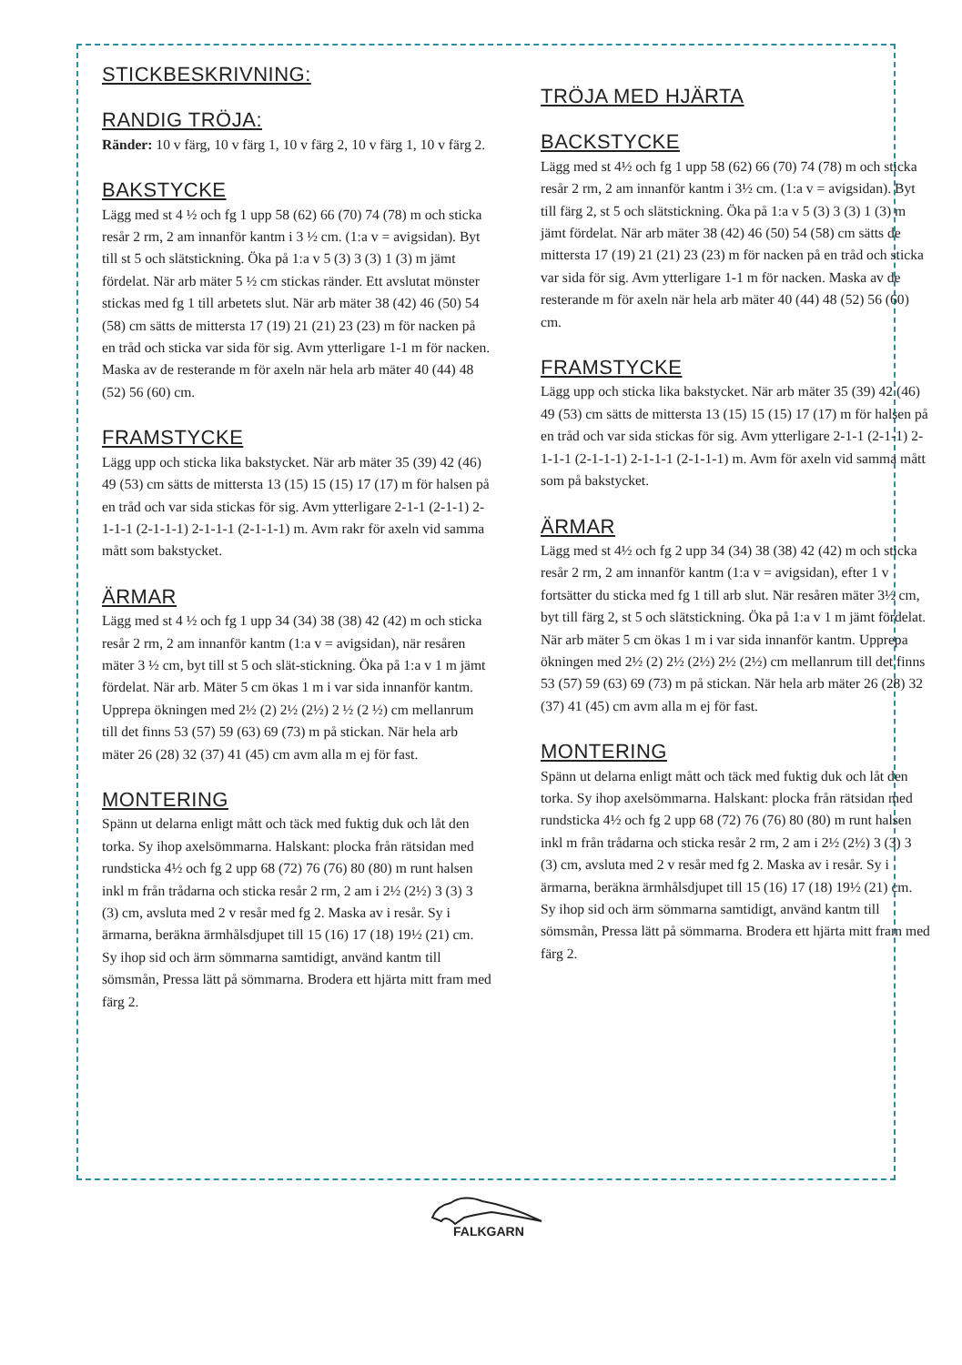STICKBESKRIVNING:
RANDIG TRÖJA:
Ränder: 10 v färg, 10 v färg 1, 10 v färg 2, 10 v färg 1, 10 v färg 2.
BAKSTYCKE
Lägg med st 4 ½ och fg 1 upp 58 (62) 66 (70) 74 (78) m och sticka resår 2 rm, 2 am innanför kantm i 3 ½ cm. (1:a v = avigsidan). Byt till st 5 och slätstickning. Öka på 1:a v 5 (3) 3 (3) 1 (3) m jämt fördelat. När arb mäter 5 ½ cm stickas ränder. Ett avslutat mönster stickas med fg 1 till arbetets slut. När arb mäter 38 (42) 46 (50) 54 (58) cm sätts de mittersta 17 (19) 21 (21) 23 (23) m för nacken på en tråd och sticka var sida för sig. Avm ytterligare 1-1 m för nacken. Maska av de resterande m för axeln när hela arb mäter 40 (44) 48 (52) 56 (60) cm.
FRAMSTYCKE
Lägg upp och sticka lika bakstycket. När arb mäter 35 (39) 42 (46) 49 (53) cm sätts de mittersta 13 (15) 15 (15) 17 (17) m för halsen på en tråd och var sida stickas för sig. Avm ytterligare 2-1-1 (2-1-1) 2-1-1-1 (2-1-1-1) 2-1-1-1 (2-1-1-1) m. Avm rakr för axeln vid samma mått som bakstycket.
ÄRMAR
Lägg med st 4 ½ och fg 1 upp 34 (34) 38 (38) 42 (42) m och sticka resår 2 rm, 2 am innanför kantm (1:a v = avigsidan), när resåren mäter 3 ½ cm, byt till st 5 och slät-stickning. Öka på 1:a v 1 m jämt fördelat. När arb. Mäter 5 cm ökas 1 m i var sida innanför kantm. Upprepa ökningen med 2½ (2) 2½ (2½) 2 ½ (2 ½) cm mellanrum till det finns 53 (57) 59 (63) 69 (73) m på stickan. När hela arb mäter 26 (28) 32 (37) 41 (45) cm avm alla m ej för fast.
MONTERING
Spänn ut delarna enligt mått och täck med fuktig duk och låt den torka. Sy ihop axelsömmarna. Halskant: plocka från rätsidan med rundsticka 4½ och fg 2 upp 68 (72) 76 (76) 80 (80) m runt halsen inkl m från trådarna och sticka resår 2 rm, 2 am i 2½ (2½) 3 (3) 3 (3) cm, avsluta med 2 v resår med fg 2. Maska av i resår. Sy i ärmarna, beräkna ärmhålsdjupet till 15 (16) 17 (18) 19½ (21) cm. Sy ihop sid och ärm sömmarna samtidigt, använd kantm till sömsmån, Pressa lätt på sömmarna. Brodera ett hjärta mitt fram med färg 2.
TRÖJA MED HJÄRTA
BACKSTYCKE
Lägg med st 4½ och fg 1 upp 58 (62) 66 (70) 74 (78) m och sticka resår 2 rm, 2 am innanför kantm i 3½ cm. (1:a v = avigsidan). Byt till färg 2, st 5 och slätstickning. Öka på 1:a v 5 (3) 3 (3) 1 (3) m jämt fördelat. När arb mäter 38 (42) 46 (50) 54 (58) cm sätts de mittersta 17 (19) 21 (21) 23 (23) m för nacken på en tråd och sticka var sida för sig. Avm ytterligare 1-1 m för nacken. Maska av de resterande m för axeln när hela arb mäter 40 (44) 48 (52) 56 (60) cm.
FRAMSTYCKE
Lägg upp och sticka lika bakstycket. När arb mäter 35 (39) 42 (46) 49 (53) cm sätts de mittersta 13 (15) 15 (15) 17 (17) m för halsen på en tråd och var sida stickas för sig. Avm ytterligare 2-1-1 (2-1-1) 2-1-1-1 (2-1-1-1) 2-1-1-1 (2-1-1-1) m. Avm för axeln vid samma mått som på bakstycket.
ÄRMAR
Lägg med st 4½ och fg 2 upp 34 (34) 38 (38) 42 (42) m och sticka resår 2 rm, 2 am innanför kantm (1:a v = avigsidan), efter 1 v fortsätter du sticka med fg 1 till arb slut. När resåren mäter 3½ cm, byt till färg 2, st 5 och slätstickning. Öka på 1:a v 1 m jämt fördelat. När arb mäter 5 cm ökas 1 m i var sida innanför kantm. Upprepa ökningen med 2½ (2) 2½ (2½) 2½ (2½) cm mellanrum till det finns 53 (57) 59 (63) 69 (73) m på stickan. När hela arb mäter 26 (28) 32 (37) 41 (45) cm avm alla m ej för fast.
MONTERING
Spänn ut delarna enligt mått och täck med fuktig duk och låt den torka. Sy ihop axelsömmarna. Halskant: plocka från rätsidan med rundsticka 4½ och fg 2 upp 68 (72) 76 (76) 80 (80) m runt halsen inkl m från trådarna och sticka resår 2 rm, 2 am i 2½ (2½) 3 (3) 3 (3) cm, avsluta med 2 v resår med fg 2. Maska av i resår. Sy i ärmarna, beräkna ärmhålsdjupet till 15 (16) 17 (18) 19½ (21) cm. Sy ihop sid och ärm sömmarna samtidigt, använd kantm till sömsmån, Pressa lätt på sömmarna. Brodera ett hjärta mitt fram med färg 2.
FALKGARN